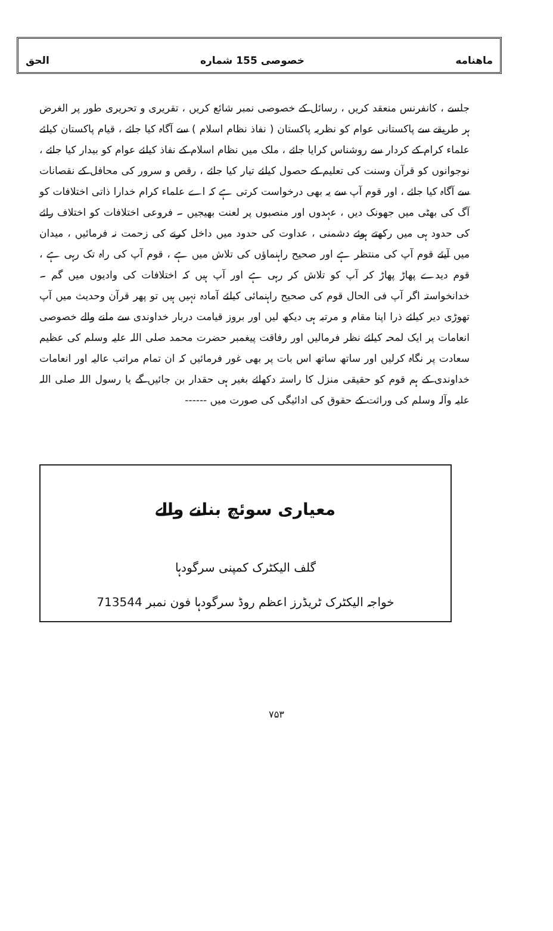ماهنامه خصوصی 155 شماره الحق
جلسے ، کانفرنس منعقد کریں ، رسائل کے خصوصی نمبر شائع کریں ، تقریری و تحریری طور پر الغرض ہر طریقے سے پاکستانی عوام کو نظریہ پاکستان ( نفاذ نظام اسلام ) سے آگاہ کیا جائے ، قیام پاکستان کیلئے علماء کرام کے کردار سے روشناس کرایا جائے ، ملک میں نظام اسلام کے نفاذ کیلئے عوام کو بیدار کیا جائے ، نوجوانوں کو قرآن وسنت کی تعلیم کے حصول کیلئے تیار کیا جائے ، رقص و سرور کی محافل کے نقصانات سے آگاہ کیا جائے ، اور قوم آپ سے یہ بھی درخواست کرتی ہے کہ اے علماء کرام خدارا ذاتی اختلافات کو آگ کی بھٹی میں جھونک دیں ، عہدوں اور منصبوں پر لعنت بھیجیں ۔ فروعی اختلافات کو اختلاف رائے کی حدود ہی میں رکھتے ہوئے دشمنی ، عداوت کی حدود میں داخل کرنے کی زحمت نہ فرمائیں ، میدان میں آیئے قوم آپ کی منتظر ہے اور صحیح راہنماؤں کی تلاش میں ہے ، قوم آپ کی راہ تک رہی ہے ، قوم دیدے پھاڑ پھاڑ کر آپ کو تلاش کر رہی ہے اور آپ ہیں کہ اختلافات کی وادیوں میں گم ۔ خدانخواستہ اگر آپ فی الحال قوم کی صحیح راہنمائی کیلئے آمادہ نہیں ہیں تو پھر قرآن وحدیث میں آپ تھوڑی دیر کیلئے ذرا اپنا مقام و مرتبہ ہی دیکھ لیں اور بروز قیامت دربار خداوندی سے ملنے والے خصوصی انعامات پر ایک لمحہ کیلئے نظر فرمالیں اور رفاقت پیغمبر حضرت محمد صلی اللہ علیہ وسلم کی عظیم سعادت پر نگاہ کرلیں اور ساتھ ساتھ اس بات پر بھی غور فرمائیں کہ ان تمام مراتب عالیہ اور انعامات خداوندی کے ہم قوم کو حقیقی منزل کا راستہ دکھائے بغیر ہی حقدار بن جائیں گے یا رسول اللہ صلی اللہ علیہ وآلہ وسلم کی وراثت کے حقوق کی ادائیگی کی صورت میں ------
معیاری سوئچ بنانے والے
گلف الیکٹرک کمپنی سرگودہا
خواجہ الیکٹرک ٹریڈرز اعظم روڈ سرگودہا فون نمبر 713544
۷۵۳